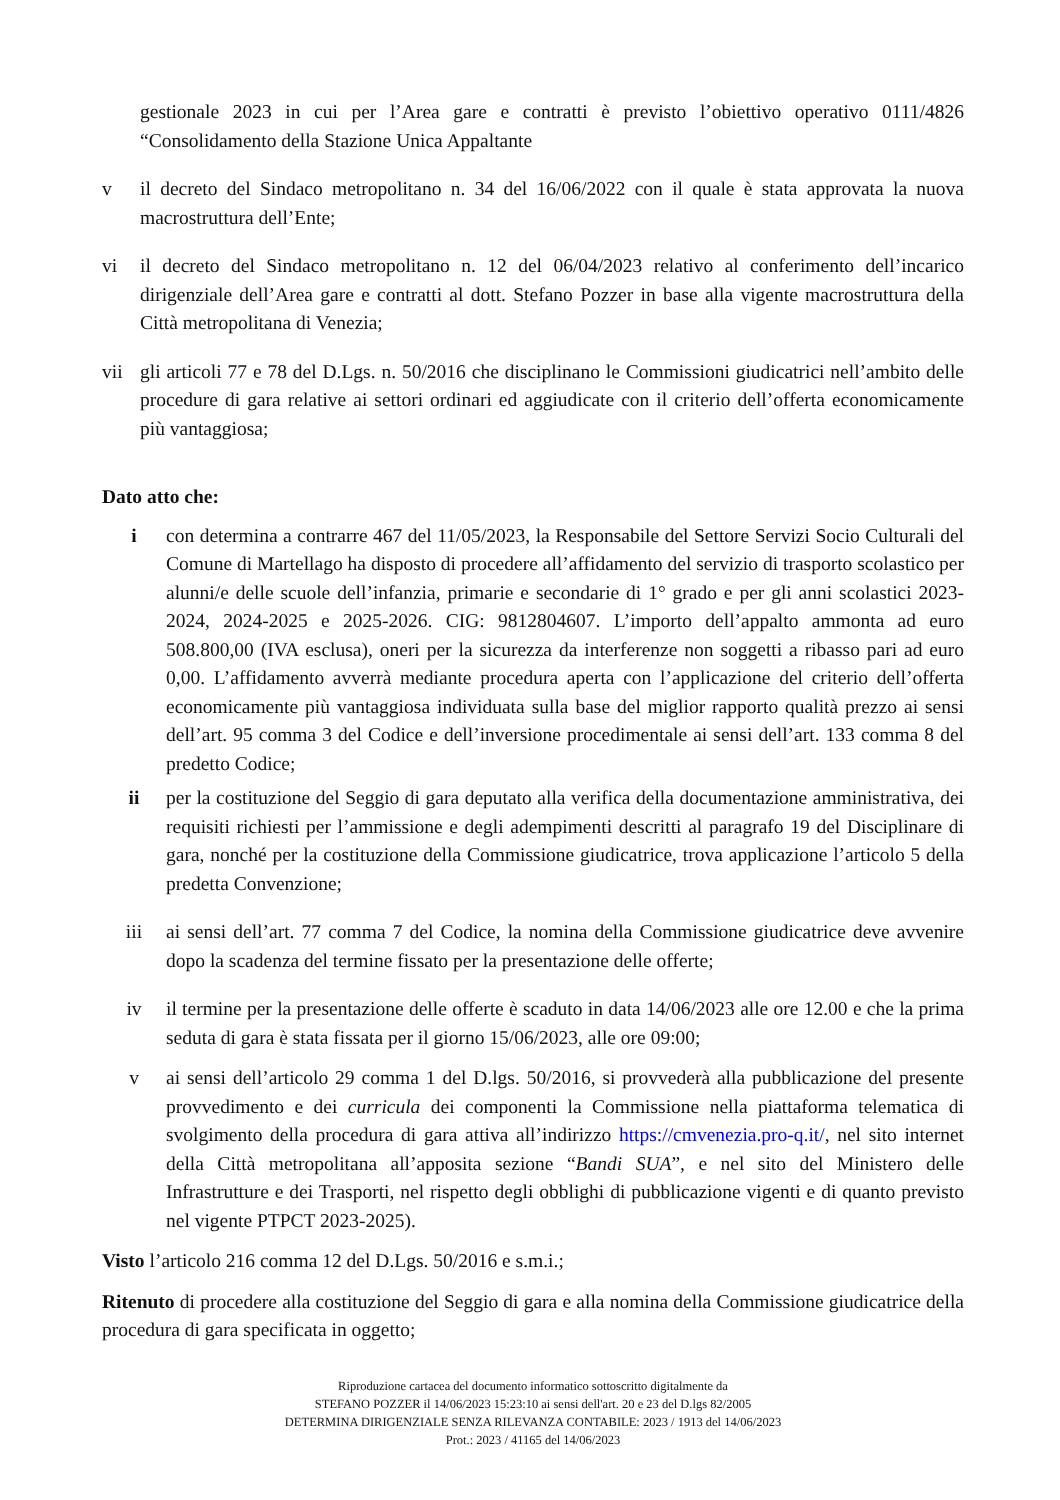gestionale 2023 in cui per l’Area gare e contratti è previsto l’obiettivo operativo 0111/4826 “Consolidamento della Stazione Unica Appaltante
v il decreto del Sindaco metropolitano n. 34 del 16/06/2022 con il quale è stata approvata la nuova macrostruttura dell’Ente;
vi il decreto del Sindaco metropolitano n. 12 del 06/04/2023 relativo al conferimento dell’incarico dirigenziale dell’Area gare e contratti al dott. Stefano Pozzer in base alla vigente macrostruttura della Città metropolitana di Venezia;
vii gli articoli 77 e 78 del D.Lgs. n. 50/2016 che disciplinano le Commissioni giudicatrici nell’ambito delle procedure di gara relative ai settori ordinari ed aggiudicate con il criterio dell’offerta economicamente più vantaggiosa;
Dato atto che:
i con determina a contrarre 467 del 11/05/2023, la Responsabile del Settore Servizi Socio Culturali del Comune di Martellago ha disposto di procedere all’affidamento del servizio di trasporto scolastico per alunni/e delle scuole dell’infanzia, primarie e secondarie di 1° grado e per gli anni scolastici 2023-2024, 2024-2025 e 2025-2026. CIG: 9812804607. L’importo dell’appalto ammonta ad euro 508.800,00 (IVA esclusa), oneri per la sicurezza da interferenze non soggetti a ribasso pari ad euro 0,00. L’affidamento avverrà mediante procedura aperta con l’applicazione del criterio dell’offerta economicamente più vantaggiosa individuata sulla base del miglior rapporto qualità prezzo ai sensi dell’art. 95 comma 3 del Codice e dell’inversione procedimentale ai sensi dell’art. 133 comma 8 del predetto Codice;
ii per la costituzione del Seggio di gara deputato alla verifica della documentazione amministrativa, dei requisiti richiesti per l’ammissione e degli adempimenti descritti al paragrafo 19 del Disciplinare di gara, nonché per la costituzione della Commissione giudicatrice, trova applicazione l’articolo 5 della predetta Convenzione;
iii ai sensi dell’art. 77 comma 7 del Codice, la nomina della Commissione giudicatrice deve avvenire dopo la scadenza del termine fissato per la presentazione delle offerte;
iv il termine per la presentazione delle offerte è scaduto in data 14/06/2023 alle ore 12.00 e che la prima seduta di gara è stata fissata per il giorno 15/06/2023, alle ore 09:00;
v ai sensi dell’articolo 29 comma 1 del D.lgs. 50/2016, si provvederà alla pubblicazione del presente provvedimento e dei curricula dei componenti la Commissione nella piattaforma telematica di svolgimento della procedura di gara attiva all’indirizzo https://cmvenezia.pro-q.it/, nel sito internet della Città metropolitana all’apposita sezione “Bandi SUA”, e nel sito del Ministero delle Infrastrutture e dei Trasporti, nel rispetto degli obblighi di pubblicazione vigenti e di quanto previsto nel vigente PTPCT 2023-2025).
Visto l’articolo 216 comma 12 del D.Lgs. 50/2016 e s.m.i.;
Ritenuto di procedere alla costituzione del Seggio di gara e alla nomina della Commissione giudicatrice della procedura di gara specificata in oggetto;
Riproduzione cartacea del documento informatico sottoscritto digitalmente da
STEFANO POZZER il 14/06/2023 15:23:10 ai sensi dell'art. 20 e 23 del D.lgs 82/2005
DETERMINA DIRIGENZIALE SENZA RILEVANZA CONTABILE: 2023 / 1913 del 14/06/2023
Prot.: 2023 / 41165 del 14/06/2023